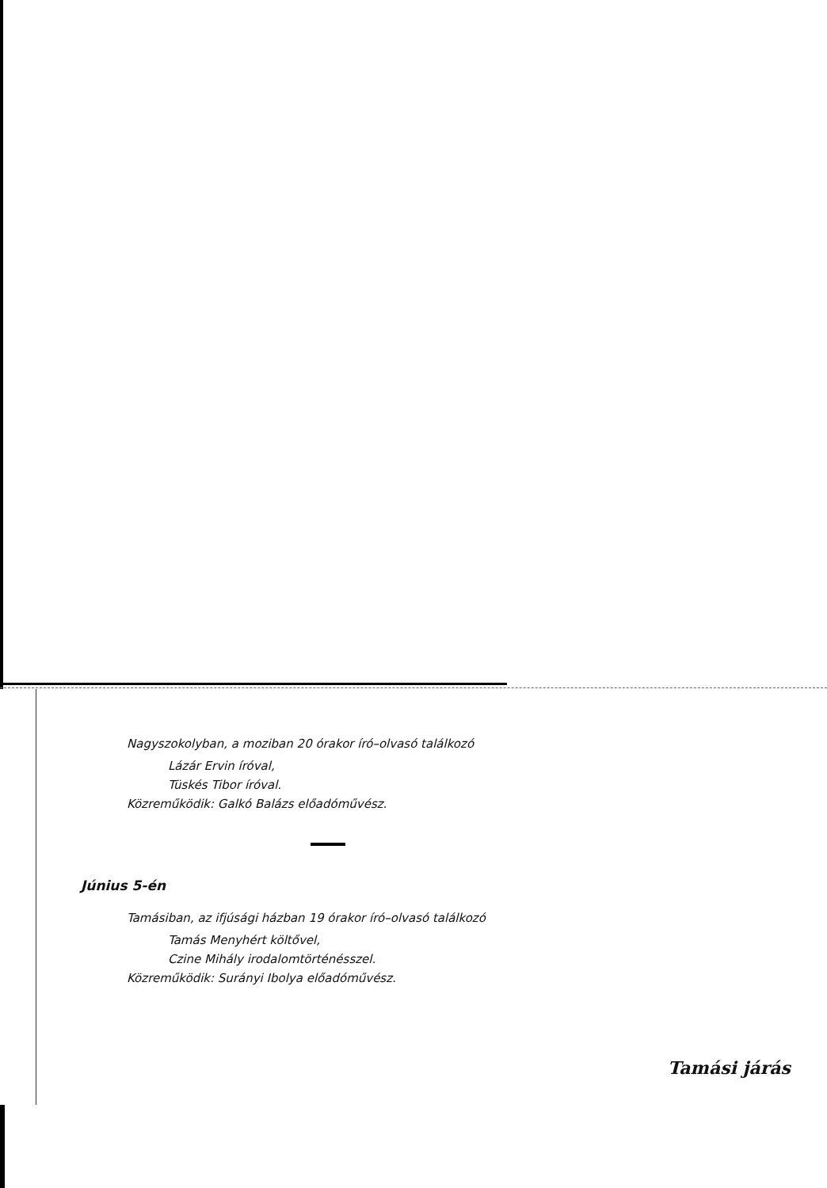Nagyszokolyban, a moziban 20 órakor író–olvasó találkozó
Lázár Ervin íróval,
Tüskés Tibor íróval.
Közreműködik: Galkó Balázs előadóművész.
Június 5-én
Tamásiban, az ifjúsági házban 19 órakor író–olvasó találkozó
Tamás Menyhért költővel,
Czine Mihály irodalomtörténésszel.
Közreműködik: Surányi Ibolya előadóművész.
Tamási járás